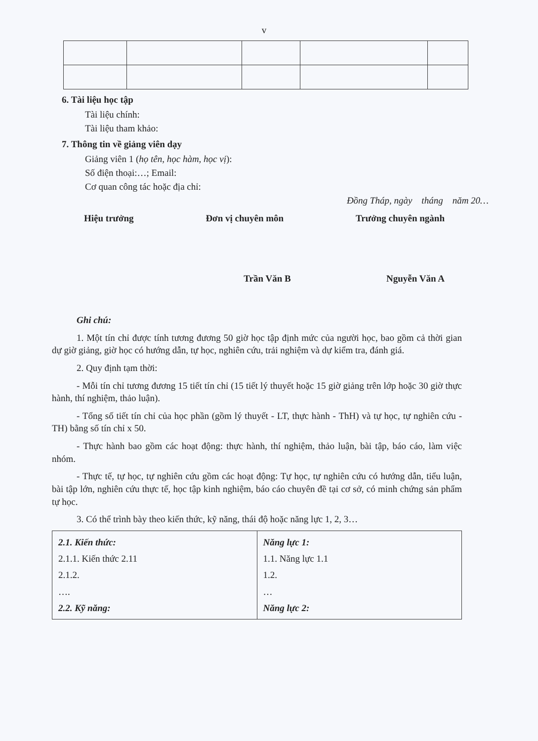v
6. Tài liệu học tập
Tài liệu chính:
Tài liệu tham khảo:
7. Thông tin về giảng viên dạy
Giảng viên 1 (họ tên, học hàm, học vị):
Số điện thoại:…; Email:
Cơ quan công tác hoặc địa chỉ:
Đồng Tháp, ngày tháng năm 20…
Hiệu trưởng Đơn vị chuyên môn Trưởng chuyên ngành
Trần Văn B Nguyễn Văn A
Ghi chú:
1. Một tín chỉ được tính tương đương 50 giờ học tập định mức của người học, bao gồm cả thời gian dự giờ giảng, giờ học có hướng dẫn, tự học, nghiên cứu, trải nghiệm và dự kiểm tra, đánh giá.
2. Quy định tạm thời:
- Mỗi tín chỉ tương đương 15 tiết tín chỉ (15 tiết lý thuyết hoặc 15 giờ giảng trên lớp hoặc 30 giờ thực hành, thí nghiệm, thảo luận).
- Tổng số tiết tín chỉ của học phần (gồm lý thuyết - LT, thực hành - ThH) và tự học, tự nghiên cứu - TH) bằng số tín chỉ x 50.
- Thực hành bao gồm các hoạt động: thực hành, thí nghiệm, thảo luận, bài tập, báo cáo, làm việc nhóm.
- Thực tế, tự học, tự nghiên cứu gồm các hoạt động: Tự học, tự nghiên cứu có hướng dẫn, tiểu luận, bài tập lớn, nghiên cứu thực tế, học tập kinh nghiệm, báo cáo chuyên đề tại cơ sở, có minh chứng sản phẩm tự học.
3. Có thể trình bày theo kiến thức, kỹ năng, thái độ hoặc năng lực 1, 2, 3…
| 2.1. Kiến thức: 2.1.1. Kiến thức 2.11 2.1.2. …. 2.2. Kỹ năng: | Năng lực 1: 1.1. Năng lực 1.1 1.2. … Năng lực 2: |